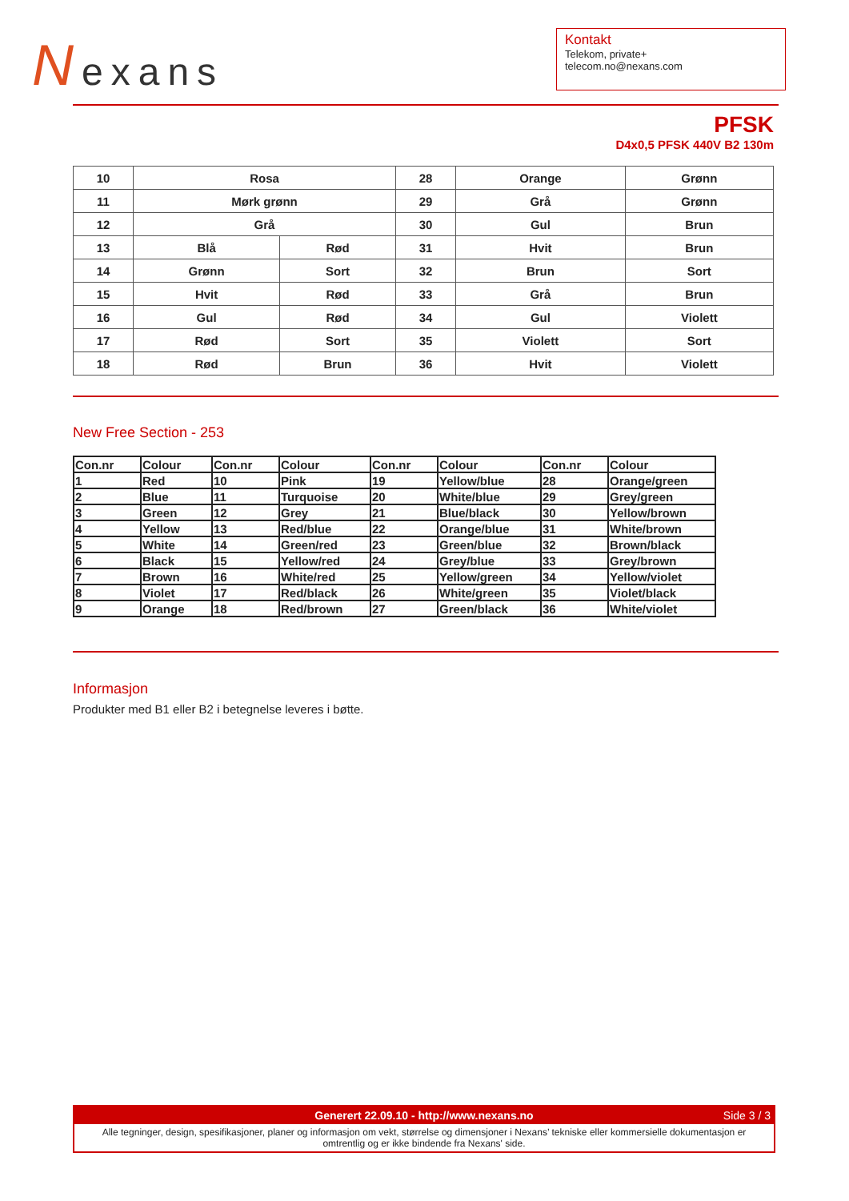Nexans
Kontakt
Telekom, private+
telecom.no@nexans.com
PFSK
D4x0,5 PFSK 440V B2 130m
| 10 | Rosa | | 28 | Orange | Grønn |
| 11 | Mørk grønn | | 29 | Grå | Grønn |
| 12 | Grå | | 30 | Gul | Brun |
| 13 | Blå | Rød | 31 | Hvit | Brun |
| 14 | Grønn | Sort | 32 | Brun | Sort |
| 15 | Hvit | Rød | 33 | Grå | Brun |
| 16 | Gul | Rød | 34 | Gul | Violett |
| 17 | Rød | Sort | 35 | Violett | Sort |
| 18 | Rød | Brun | 36 | Hvit | Violett |
New Free Section - 253
| Con.nr | Colour | Con.nr | Colour | Con.nr | Colour | Con.nr | Colour |
| --- | --- | --- | --- | --- | --- | --- | --- |
| 1 | Red | 10 | Pink | 19 | Yellow/blue | 28 | Orange/green |
| 2 | Blue | 11 | Turquoise | 20 | White/blue | 29 | Grey/green |
| 3 | Green | 12 | Grey | 21 | Blue/black | 30 | Yellow/brown |
| 4 | Yellow | 13 | Red/blue | 22 | Orange/blue | 31 | White/brown |
| 5 | White | 14 | Green/red | 23 | Green/blue | 32 | Brown/black |
| 6 | Black | 15 | Yellow/red | 24 | Grey/blue | 33 | Grey/brown |
| 7 | Brown | 16 | White/red | 25 | Yellow/green | 34 | Yellow/violet |
| 8 | Violet | 17 | Red/black | 26 | White/green | 35 | Violet/black |
| 9 | Orange | 18 | Red/brown | 27 | Green/black | 36 | White/violet |
Informasjon
Produkter med B1 eller B2 i betegnelse leveres i bøtte.
Generert 22.09.10 - http://www.nexans.no Side 3 / 3
Alle tegninger, design, spesifikasjoner, planer og informasjon om vekt, størrelse og dimensjoner i Nexans’ tekniske eller kommersielle dokumentasjon er omtrentlig og er ikke bindende fra Nexans' side.